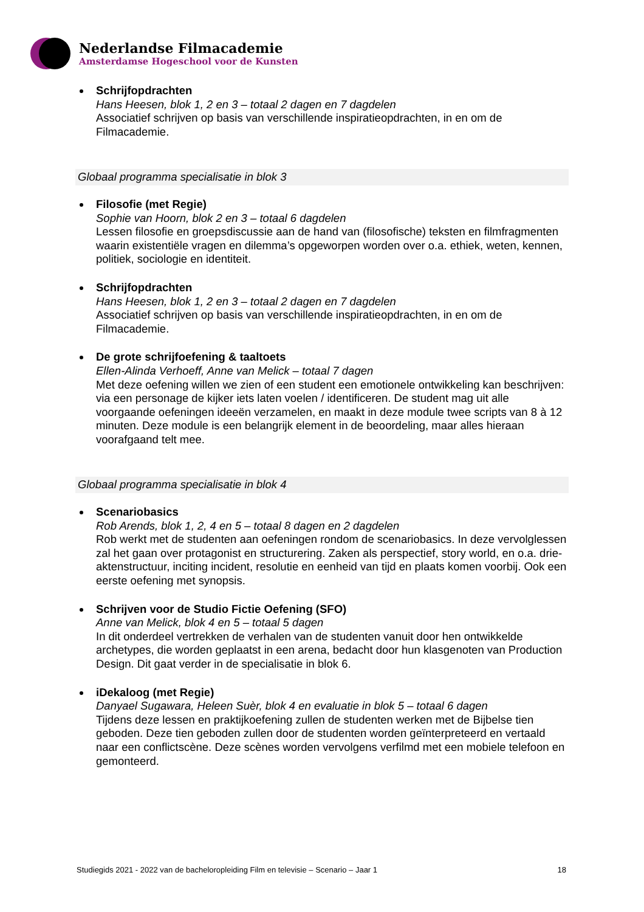Nederlandse Filmacademie
Amsterdamse Hogeschool voor de Kunsten
Schrijfopdrachten
Hans Heesen, blok 1, 2 en 3 – totaal 2 dagen en 7 dagdelen
Associatief schrijven op basis van verschillende inspiratieopdrachten, in en om de Filmacademie.
Globaal programma specialisatie in blok 3
Filosofie (met Regie)
Sophie van Hoorn, blok 2 en 3 – totaal 6 dagdelen
Lessen filosofie en groepsdiscussie aan de hand van (filosofische) teksten en filmfragmenten waarin existentiële vragen en dilemma’s opgeworpen worden over o.a. ethiek, weten, kennen, politiek, sociologie en identiteit.
Schrijfopdrachten
Hans Heesen, blok 1, 2 en 3 – totaal 2 dagen en 7 dagdelen
Associatief schrijven op basis van verschillende inspiratieopdrachten, in en om de Filmacademie.
De grote schrijfoefening & taaltoets
Ellen-Alinda Verhoeff, Anne van Melick – totaal 7 dagen
Met deze oefening willen we zien of een student een emotionele ontwikkeling kan beschrijven: via een personage de kijker iets laten voelen / identificeren. De student mag uit alle voorgaande oefeningen ideeën verzamelen, en maakt in deze module twee scripts van 8 à 12 minuten. Deze module is een belangrijk element in de beoordeling, maar alles hieraan voorafgaand telt mee.
Globaal programma specialisatie in blok 4
Scenariobasics
Rob Arends, blok 1, 2, 4 en 5 – totaal 8 dagen en 2 dagdelen
Rob werkt met de studenten aan oefeningen rondom de scenariobasics. In deze vervolglessen zal het gaan over protagonist en structurering. Zaken als perspectief, story world, en o.a. drie-aktenstructuur, inciting incident, resolutie en eenheid van tijd en plaats komen voorbij. Ook een eerste oefening met synopsis.
Schrijven voor de Studio Fictie Oefening (SFO)
Anne van Melick, blok 4 en 5 – totaal 5 dagen
In dit onderdeel vertrekken de verhalen van de studenten vanuit door hen ontwikkelde archetypes, die worden geplaatst in een arena, bedacht door hun klasgenoten van Production Design. Dit gaat verder in de specialisatie in blok 6.
iDekaloog (met Regie)
Danyael Sugawara, Heleen Suèr, blok 4 en evaluatie in blok 5 – totaal 6 dagen
Tijdens deze lessen en praktijkoefening zullen de studenten werken met de Bijbelse tien geboden. Deze tien geboden zullen door de studenten worden geïnterpreteerd en vertaald naar een conflictscène. Deze scènes worden vervolgens verfilmd met een mobiele telefoon en gemonteerd.
Studiegids 2021 - 2022 van de bacheloropleiding Film en televisie – Scenario – Jaar 1 18